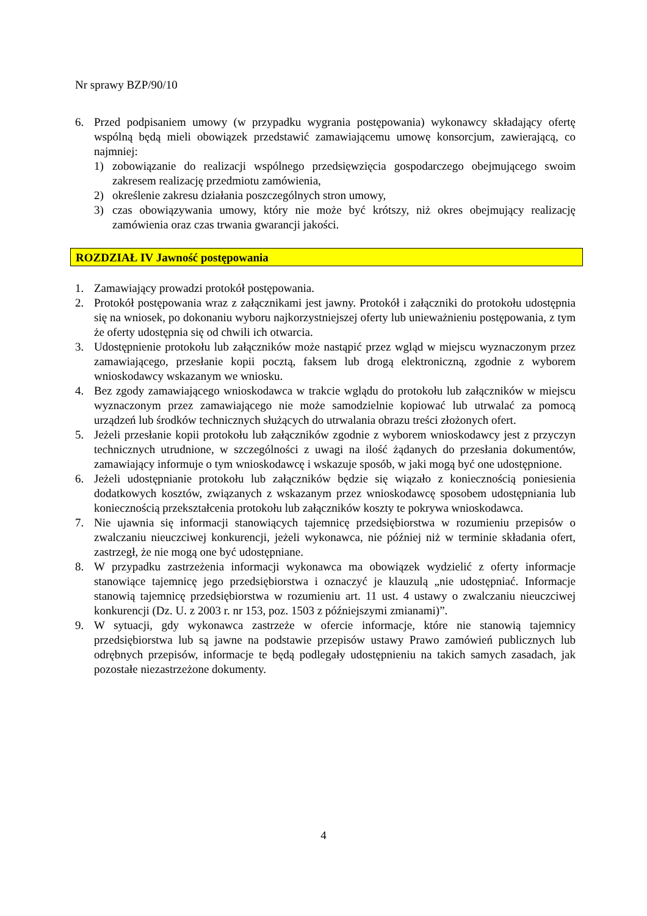Nr sprawy BZP/90/10
6. Przed podpisaniem umowy (w przypadku wygrania postępowania) wykonawcy składający ofertę wspólną będą mieli obowiązek przedstawić zamawiającemu umowę konsorcjum, zawierającą, co najmniej:
1) zobowiązanie do realizacji wspólnego przedsięwzięcia gospodarczego obejmującego swoim zakresem realizację przedmiotu zamówienia,
2) określenie zakresu działania poszczególnych stron umowy,
3) czas obowiązywania umowy, który nie może być krótszy, niż okres obejmujący realizację zamówienia oraz czas trwania gwarancji jakości.
ROZDZIAŁ IV Jawność postępowania
1. Zamawiający prowadzi protokół postępowania.
2. Protokół postępowania wraz z załącznikami jest jawny. Protokół i załączniki do protokołu udostępnia się na wniosek, po dokonaniu wyboru najkorzystniejszej oferty lub unieważnieniu postępowania, z tym że oferty udostępnia się od chwili ich otwarcia.
3. Udostępnienie protokołu lub załączników może nastąpić przez wgląd w miejscu wyznaczonym przez zamawiającego, przesłanie kopii pocztą, faksem lub drogą elektroniczną, zgodnie z wyborem wnioskodawcy wskazanym we wniosku.
4. Bez zgody zamawiającego wnioskodawca w trakcie wglądu do protokołu lub załączników w miejscu wyznaczonym przez zamawiającego nie może samodzielnie kopiować lub utrwalać za pomocą urządzeń lub środków technicznych służących do utrwalania obrazu treści złożonych ofert.
5. Jeżeli przesłanie kopii protokołu lub załączników zgodnie z wyborem wnioskodawcy jest z przyczyn technicznych utrudnione, w szczególności z uwagi na ilość żądanych do przesłania dokumentów, zamawiający informuje o tym wnioskodawcę i wskazuje sposób, w jaki mogą być one udostępnione.
6. Jeżeli udostępnianie protokołu lub załączników będzie się wiązało z koniecznością poniesienia dodatkowych kosztów, związanych z wskazanym przez wnioskodawcę sposobem udostępniania lub koniecznością przekształcenia protokołu lub załączników koszty te pokrywa wnioskodawca.
7. Nie ujawnia się informacji stanowiących tajemnicę przedsiębiorstwa w rozumieniu przepisów o zwalczaniu nieuczciwej konkurencji, jeżeli wykonawca, nie później niż w terminie składania ofert, zastrzegł, że nie mogą one być udostępniane.
8. W przypadku zastrzeżenia informacji wykonawca ma obowiązek wydzielić z oferty informacje stanowiące tajemnicę jego przedsiębiorstwa i oznaczyć je klauzulą „nie udostępniać. Informacje stanowią tajemnicę przedsiębiorstwa w rozumieniu art. 11 ust. 4 ustawy o zwalczaniu nieuczciwej konkurencji (Dz. U. z 2003 r. nr 153, poz. 1503 z późniejszymi zmianami)”.
9. W sytuacji, gdy wykonawca zastrzeże w ofercie informacje, które nie stanowią tajemnicy przedsiębiorstwa lub są jawne na podstawie przepisów ustawy Prawo zamówień publicznych lub odrębnych przepisów, informacje te będą podlegały udostępnieniu na takich samych zasadach, jak pozostałe niezastrzeżone dokumenty.
4